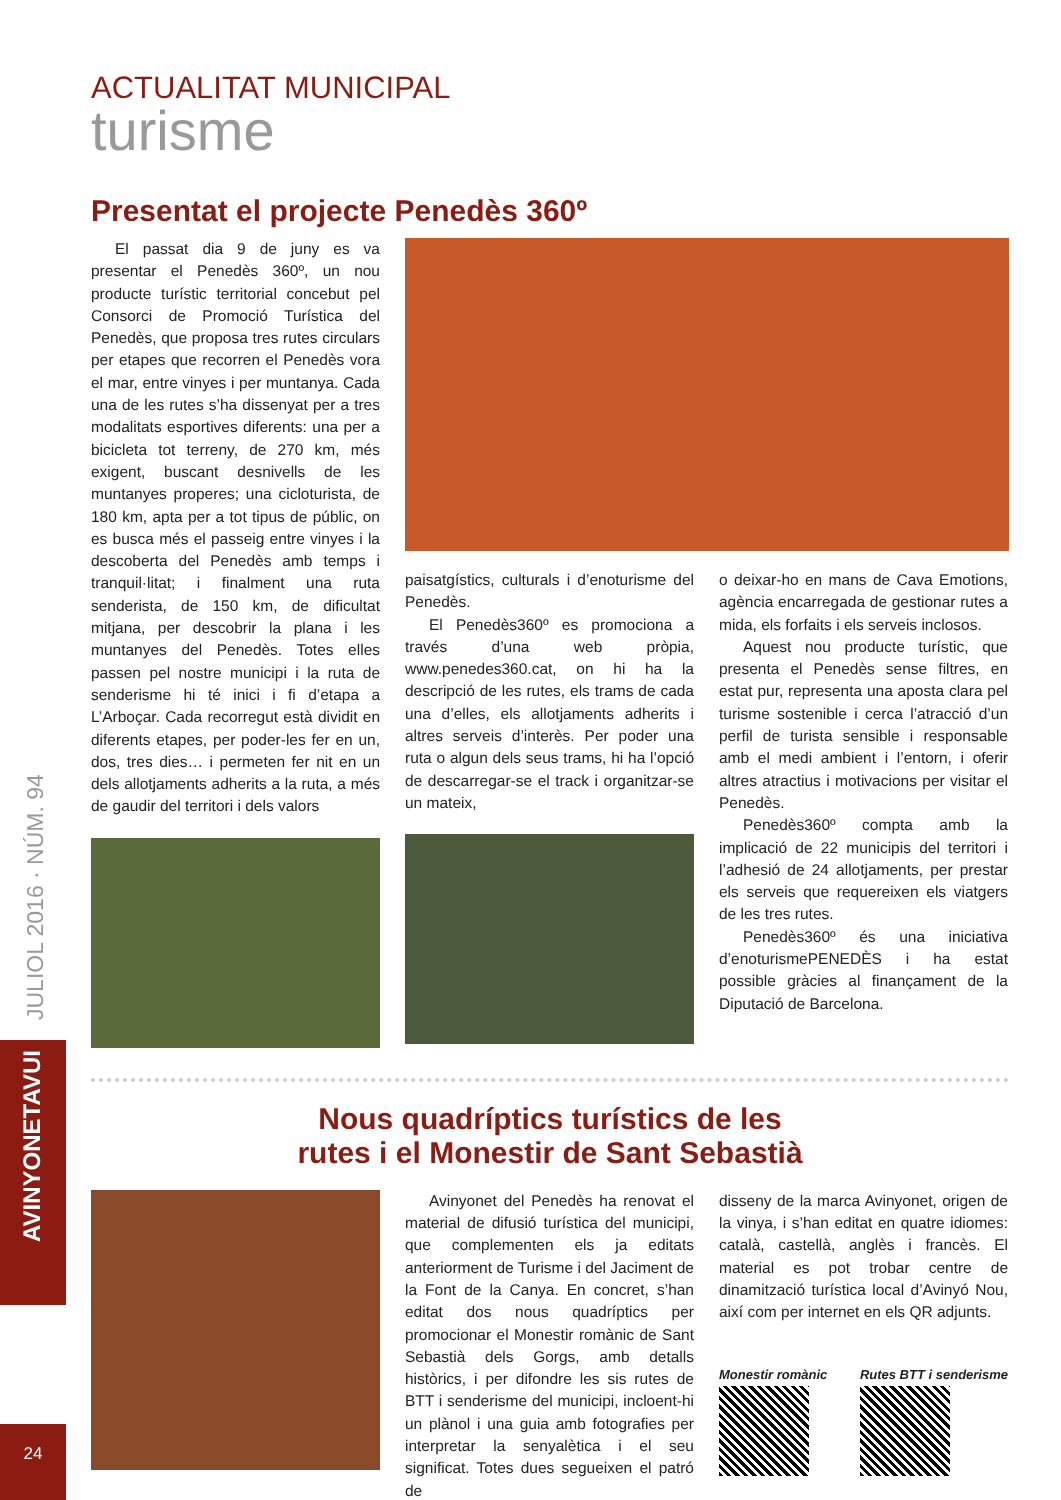JULIOL 2016 · NÚM. 94
AVINYONETAVUI
24
ACTUALITAT MUNICIPAL
turisme
Presentat el projecte Penedès 360º
El passat dia 9 de juny es va presentar el Penedès 360º, un nou producte turístic territorial concebut pel Consorci de Promoció Turística del Penedès, que proposa tres rutes circulars per etapes que recorren el Penedès vora el mar, entre vinyes i per muntanya. Cada una de les rutes s’ha dissenyat per a tres modalitats esportives diferents: una per a bicicleta tot terreny, de 270 km, més exigent, buscant desnivells de les muntanyes properes; una cicloturista, de 180 km, apta per a tot tipus de públic, on es busca més el passeig entre vinyes i la descoberta del Penedès amb temps i tranquil·litat; i finalment una ruta senderista, de 150 km, de dificultat mitjana, per descobrir la plana i les muntanyes del Penedès. Totes elles passen pel nostre municipi i la ruta de senderisme hi té inici i fi d’etapa a L’Arboçar. Cada recorregut està dividit en diferents etapes, per poder-les fer en un, dos, tres dies… i permeten fer nit en un dels allotjaments adherits a la ruta, a més de gaudir del territori i dels valors
paisatgístics, culturals i d’enoturisme del Penedès.
El Penedès360º es promociona a través d’una web pròpia, www.penedes360.cat, on hi ha la descripció de les rutes, els trams de cada una d’elles, els allotjaments adherits i altres serveis d’interès. Per poder una ruta o algun dels seus trams, hi ha l’opció de descarregar-se el track i organitzar-se un mateix,
o deixar-ho en mans de Cava Emotions, agència encarregada de gestionar rutes a mida, els forfaits i els serveis inclosos.
Aquest nou producte turístic, que presenta el Penedès sense filtres, en estat pur, representa una aposta clara pel turisme sostenible i cerca l’atracció d’un perfil de turista sensible i responsable amb el medi ambient i l’entorn, i oferir altres atractius i motivacions per visitar el Penedès.
Penedès360º compta amb la implicació de 22 municipis del territori i l’adhesió de 24 allotjaments, per prestar els serveis que requereixen els viatgers de les tres rutes.
Penedès360º és una iniciativa d’enoturismePENEDÈS i ha estat possible gràcies al finançament de la Diputació de Barcelona.
Nous quadríptics turístics de les
rutes i el Monestir de Sant Sebastià
Avinyonet del Penedès ha renovat el material de difusió turística del municipi, que complementen els ja editats anteriorment de Turisme i del Jaciment de la Font de la Canya. En concret, s’han editat dos nous quadríptics per promocionar el Monestir romànic de Sant Sebastià dels Gorgs, amb detalls històrics, i per difondre les sis rutes de BTT i senderisme del municipi, incloent-hi un plànol i una guia amb fotografies per interpretar la senyalètica i el seu significat. Totes dues segueixen el patró de
disseny de la marca Avinyonet, origen de la vinya, i s’han editat en quatre idiomes: català, castellà, anglès i francès. El material es pot trobar centre de dinamització turística local d’Avinyó Nou, així com per internet en els QR adjunts.
Monestir romànic Rutes BTT i senderisme